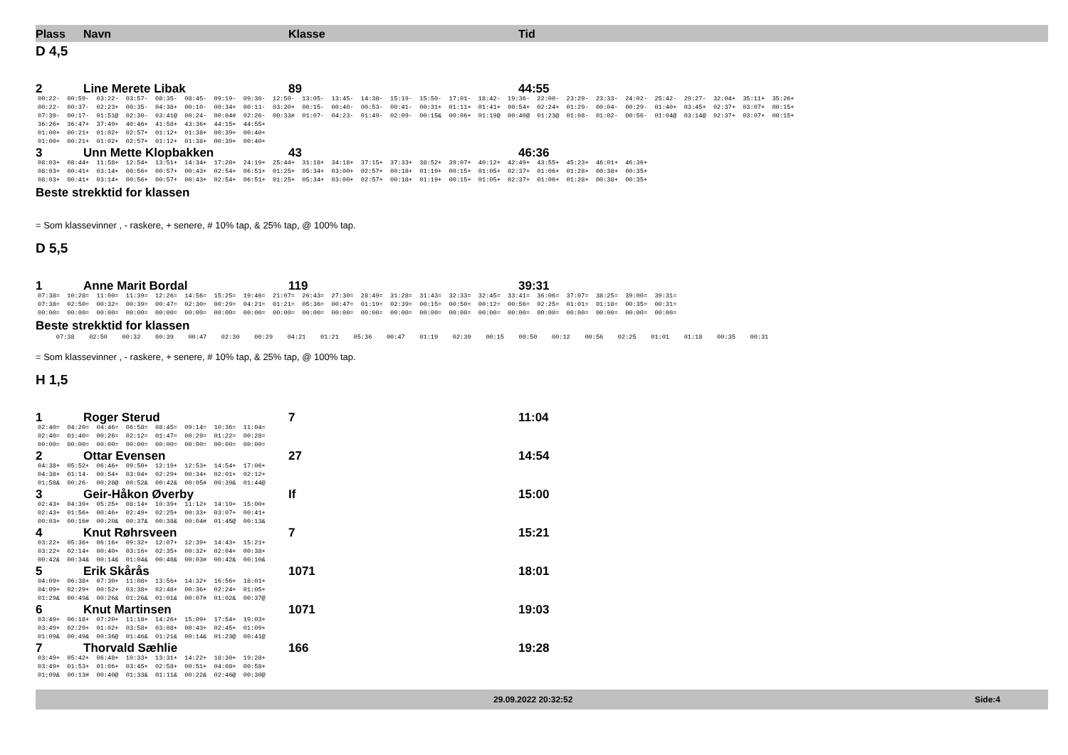Plass Navn Klasse Tid
D 4,5
2 Line Merete Libak 89 44:55
00:22- 00:59- 03:22- 03:57- 08:35- 08:45- 09:19- 09:30- 12:50- 13:05- 13:45- 14:38- 15:19- 15:50- 17:01- 18:42- 19:36- 22:00- 23:29- 23:33- 24:02- 25:42- 29:27- 32:04+ 35:11+ 35:26+ 00:22- 00:37- 02:23+ 00:35- 04:38+ 00:10- 00:34+ 00:11- 03:20+ 00:15- 00:40- 00:53- 00:41- 00:31+ 01:11+ 01:41+ 00:54+ 02:24+ 01:29- 00:04- 00:29- 01:40+ 03:45+ 02:37+ 03:07+ 00:15+ 07:39- 00:17- 01:51@ 02:30- 03:41@ 00:24- 00:04# 02:26- 00:33# 01:07- 04:23- 01:49- 02:09- 00:15& 00:06+ 01:19@ 00:40@ 01:23@ 01:08- 01:02- 00:56- 01:04@ 03:14@ 02:37+ 03:07+ 00:15+ 36:26+ 36:47+ 37:49+ 40:46+ 41:58+ 43:36+ 44:15+ 44:55+ 01:00+ 00:21+ 01:02+ 02:57+ 01:12+ 01:38+ 00:39+ 00:40+ 01:00+ 00:21+ 01:02+ 02:57+ 01:12+ 01:38+ 00:39+ 00:40+
3 Unn Mette Klopbakken 43 46:36
08:03+ 08:44+ 11:58+ 12:54+ 13:51+ 14:34+ 17:28+ 24:19+ 25:44+ 31:18+ 34:18+ 37:15+ 37:33+ 38:52+ 39:07+ 40:12+ 42:49+ 43:55+ 45:23+ 46:01+ 46:36+ 08:03+ 00:41+ 03:14+ 00:56+ 00:57+ 00:43+ 02:54+ 06:51+ 01:25+ 05:34+ 03:00+ 02:57+ 00:18+ 01:19+ 00:15+ 01:05+ 02:37+ 01:06+ 01:28+ 00:38+ 00:35+ 08:03+ 00:41+ 03:14+ 00:56+ 00:57+ 00:43+ 02:54+ 06:51+ 01:25+ 05:34+ 03:00+ 02:57+ 00:18+ 01:19+ 00:15+ 01:05+ 02:37+ 01:06+ 01:28+ 00:38+ 00:35+
Beste strekktid for klassen
= Som klassevinner , - raskere, + senere, # 10% tap, & 25% tap, @ 100% tap.
D 5,5
1 Anne Marit Bordal 119 39:31
07:38= 10:28= 11:00= 11:39= 12:26= 14:56= 15:25= 19:46= 21:07= 26:43= 27:30= 28:49= 31:28= 31:43= 32:33= 32:45= 33:41= 36:06= 37:07= 38:25= 39:00= 39:31= 07:38= 02:50= 00:32= 00:39= 00:47= 02:30= 00:29= 04:21= 01:21= 05:36= 00:47= 01:19= 02:39= 00:15= 00:50= 00:12= 00:56= 02:25= 01:01= 01:18= 00:35= 00:31= 00:00= 00:00= 00:00= 00:00= 00:00= 00:00= 00:00= 00:00= 00:00= 00:00= 00:00= 00:00= 00:00= 00:00= 00:00= 00:00= 00:00= 00:00= 00:00= 00:00= 00:00= 00:00=
Beste strekktid for klassen
07:38 02:50 00:32 00:39 00:47 02:30 00:29 04:21 01:21 05:36 00:47 01:19 02:39 00:15 00:50 00:12 00:56 02:25 01:01 01:18 00:35 00:31
= Som klassevinner , - raskere, + senere, # 10% tap, & 25% tap, @ 100% tap.
H 1,5
1 Roger Sterud 7 11:04
02:40= 04:20= 04:46= 06:58= 08:45= 09:14= 10:36= 11:04= 02:40= 01:40= 00:26= 02:12= 01:47= 00:29= 01:22= 00:28= 00:00= 00:00= 00:00= 00:00= 00:00= 00:00= 00:00= 00:00=
2 Ottar Evensen 27 14:54
04:38+ 05:52+ 06:46+ 09:50+ 12:19+ 12:53+ 14:54+ 17:06+ 04:38+ 01:14- 00:54+ 03:04+ 02:29+ 00:34+ 02:01+ 02:12+ 01:58& 00:26- 00:28@ 00:52& 00:42& 00:05# 00:39& 01:44@
3 Geir-Håkon Øverby If 15:00
02:43+ 04:39+ 05:25+ 08:14+ 10:39+ 11:12+ 14:19+ 15:00+ 02:43+ 01:56+ 00:46+ 02:49+ 02:25+ 00:33+ 03:07+ 00:41+ 00:03+ 00:16# 00:20& 00:37& 00:38& 00:04# 01:45@ 00:13&
4 Knut Røhrsveen 7 15:21
03:22+ 05:36+ 06:16+ 09:32+ 12:07+ 12:39+ 14:43+ 15:21+ 03:22+ 02:14+ 00:40+ 03:16+ 02:35+ 00:32+ 02:04+ 00:38+ 00:42& 00:34& 00:14& 01:04& 00:48& 00:03# 00:42& 00:10&
5 Erik Skårås 1071 18:01
04:09+ 06:38+ 07:30+ 11:08+ 13:56+ 14:32+ 16:56+ 18:01+ 04:09+ 02:29+ 00:52+ 03:38+ 02:48+ 00:36+ 02:24+ 01:05+ 01:29& 00:49& 00:26& 01:26& 01:01& 00:07# 01:02& 00:37@
6 Knut Martinsen 1071 19:03
03:49+ 06:18+ 07:20+ 11:18+ 14:26+ 15:09+ 17:54+ 19:03+ 03:49+ 02:29+ 01:02+ 03:58+ 03:08+ 00:43+ 02:45+ 01:09+ 01:09& 00:49& 00:36@ 01:46& 01:21& 00:14& 01:23@ 00:41@
7 Thorvald Sæhlie 166 19:28
03:49+ 05:42+ 06:48+ 10:33+ 13:31+ 14:22+ 18:30+ 19:28+ 03:49+ 01:53+ 01:06+ 03:45+ 02:58+ 00:51+ 04:08+ 00:58+ 01:09& 00:13# 00:40@ 01:33& 01:11& 00:22& 02:46@ 00:30@
29.09.2022 20:32:52 Side:4